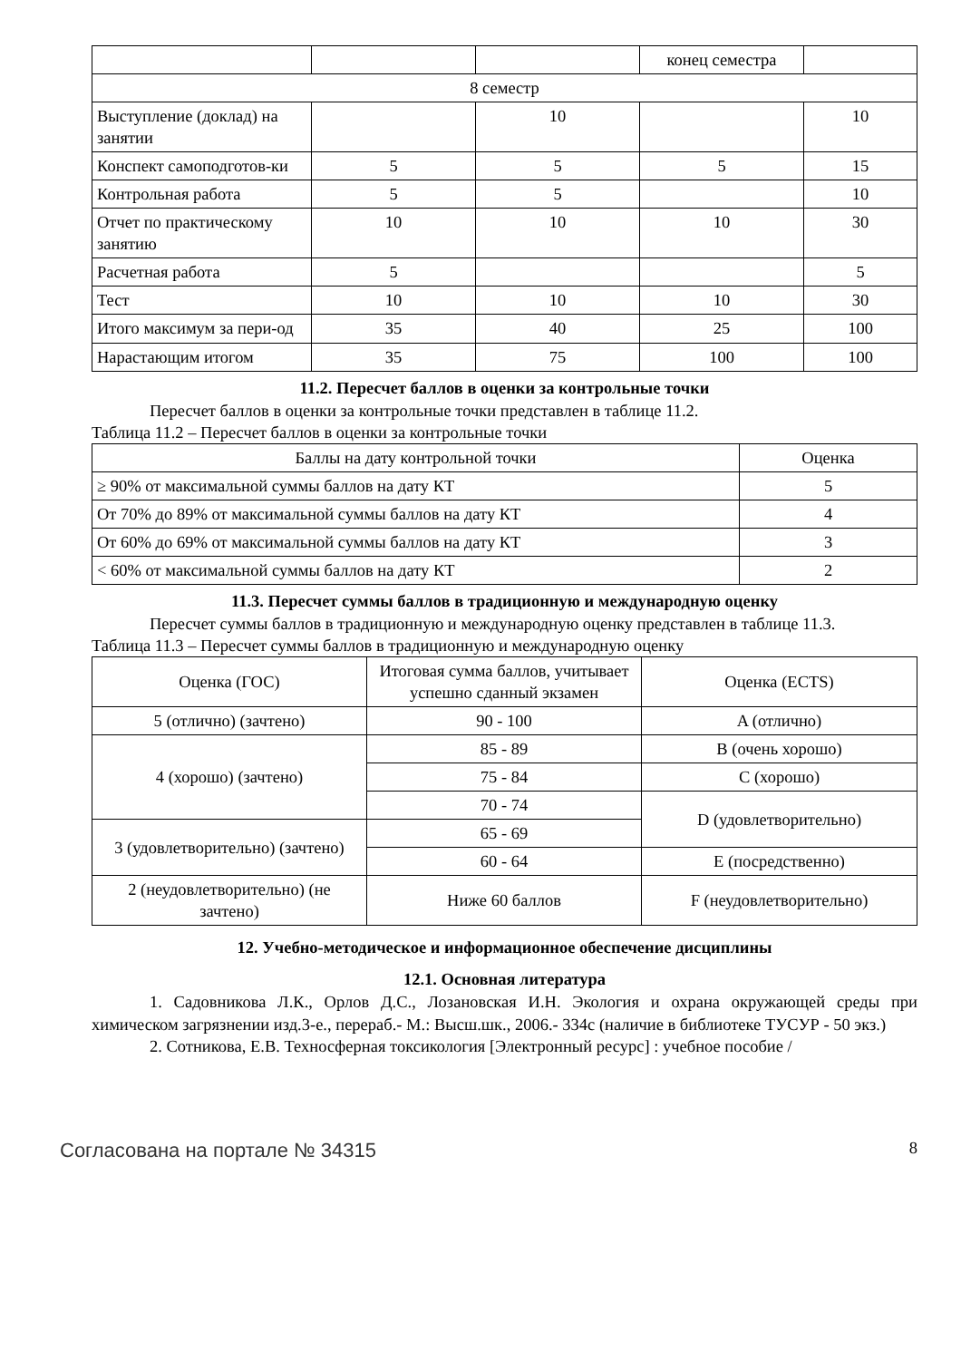| | | | конец семестра | |
| 8 семестр | | | | |
| Выступление (доклад) на занятии | | 10 | | 10 |
| Конспект самоподготов-ки | 5 | 5 | 5 | 15 |
| Контрольная работа | 5 | 5 | | 10 |
| Отчет по практическому занятию | 10 | 10 | 10 | 30 |
| Расчетная работа | 5 | | | 5 |
| Тест | 10 | 10 | 10 | 30 |
| Итого максимум за пери-од | 35 | 40 | 25 | 100 |
| Нарастающим итогом | 35 | 75 | 100 | 100 |
11.2. Пересчет баллов в оценки за контрольные точки
Пересчет баллов в оценки за контрольные точки представлен в таблице 11.2.
Таблица 11.2 – Пересчет баллов в оценки за контрольные точки
| Баллы на дату контрольной точки | Оценка |
| --- | --- |
| ≥ 90% от максимальной суммы баллов на дату КТ | 5 |
| От 70% до 89% от максимальной суммы баллов на дату КТ | 4 |
| От 60% до 69% от максимальной суммы баллов на дату КТ | 3 |
| < 60% от максимальной суммы баллов на дату КТ | 2 |
11.3. Пересчет суммы баллов в традиционную и международную оценку
Пересчет суммы баллов в традиционную и международную оценку представлен в таблице 11.3.
Таблица 11.3 – Пересчет суммы баллов в традиционную и международную оценку
| Оценка (ГОС) | Итоговая сумма баллов, учитывает успешно сданный экзамен | Оценка (ECTS) |
| --- | --- | --- |
| 5 (отлично) (зачтено) | 90 - 100 | A (отлично) |
| 4 (хорошо) (зачтено) | 85 - 89 | B (очень хорошо) |
| | 75 - 84 | C (хорошо) |
| | 70 - 74 | D (удовлетворительно) |
| 3 (удовлетворительно) (зачтено) | 65 - 69 | |
| | 60 - 64 | E (посредственно) |
| 2 (неудовлетворительно) (не зачтено) | Ниже 60 баллов | F (неудовлетворительно) |
12. Учебно-методическое и информационное обеспечение дисциплины
12.1. Основная литература
1. Садовникова Л.К., Орлов Д.С., Лозановская И.Н. Экология и охрана окружающей среды при химическом загрязнении изд.3-е., перераб.- М.: Высш.шк., 2006.- 334с (наличие в библиотеке ТУСУР - 50 экз.)
2. Сотникова, Е.В. Техносферная токсикология [Электронный ресурс] : учебное пособие /
Согласована на портале № 34315 8